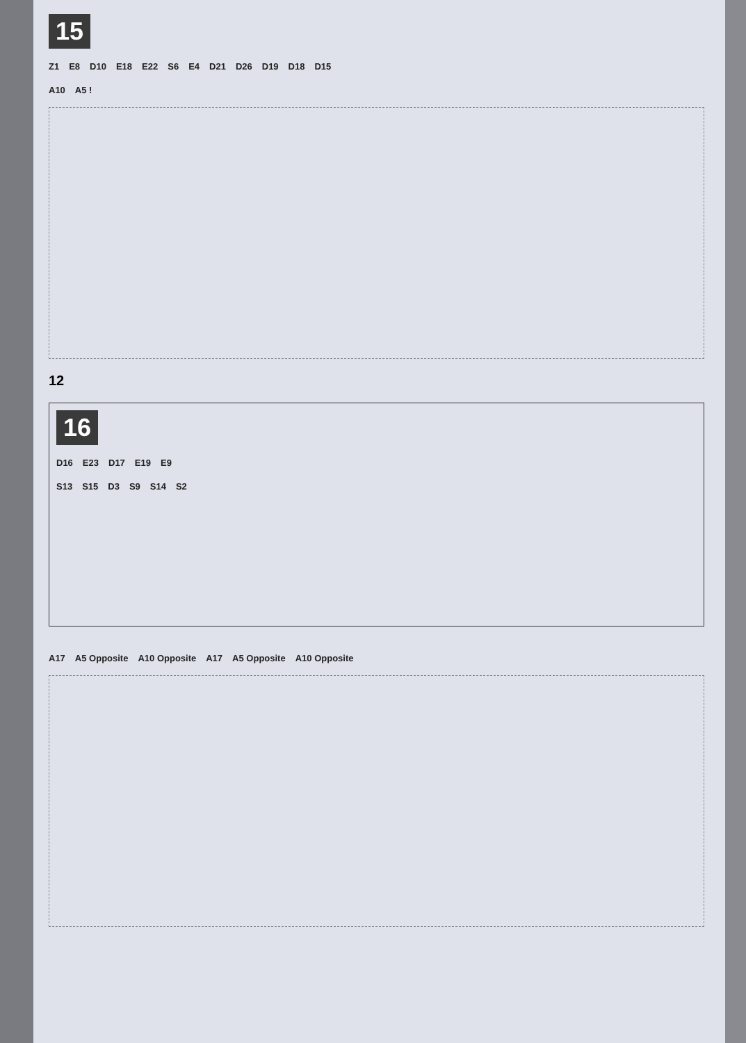15
Z1 E8 D10 E18 E22 S6 E4 D21 D26 D19 D18 D15
A10 A5 !
12
16
D16 E23 D17 E19 E9
S13 S15 D3 S9 S14 S2
A17 A5 Opposite A10 Opposite A17 A5 Opposite A10 Opposite